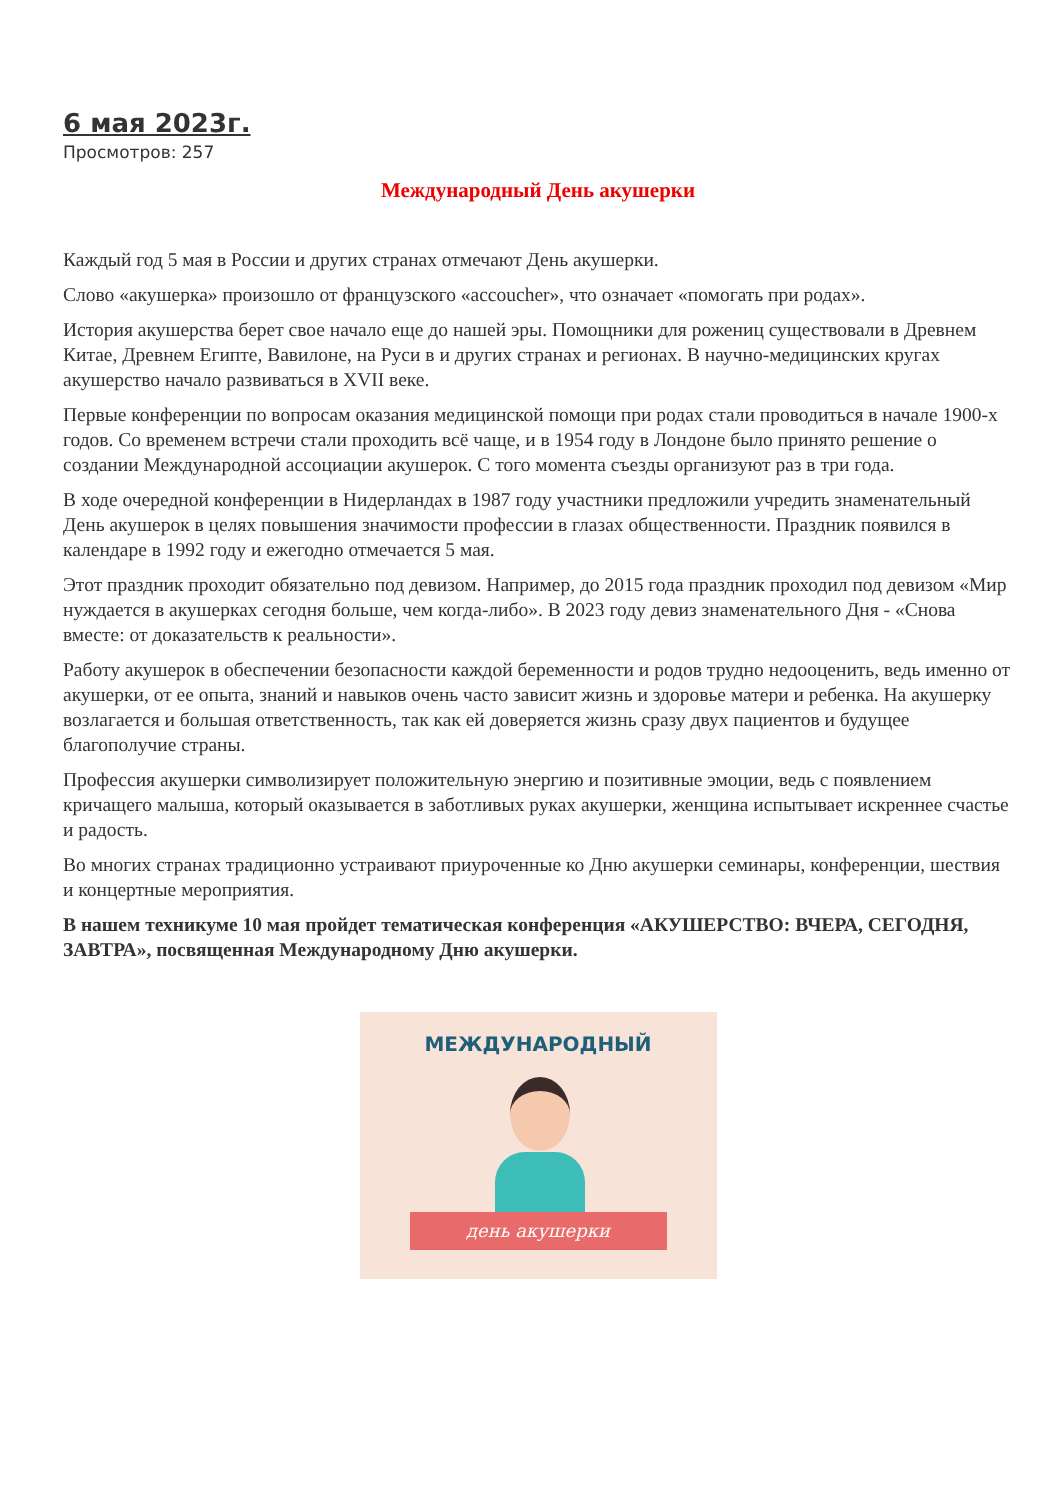6 мая 2023г.
Просмотров: 257
Международный День акушерки
Каждый год 5 мая в России и других странах отмечают День акушерки.
Слово «акушерка» произошло от французского «accoucher», что означает «помогать при родах».
История акушерства берет свое начало еще до нашей эры. Помощники для рожениц существовали в Древнем Китае, Древнем Египте, Вавилоне, на Руси в и других странах и регионах. В научно-медицинских кругах акушерство начало развиваться в XVII веке.
Первые конференции по вопросам оказания медицинской помощи при родах стали проводиться в начале 1900-х годов. Со временем встречи стали проходить всё чаще, и в 1954 году в Лондоне было принято решение о создании Международной ассоциации акушерок. С того момента съезды организуют раз в три года.
В ходе очередной конференции в Нидерландах в 1987 году участники предложили учредить знаменательный День акушерок в целях повышения значимости профессии в глазах общественности. Праздник появился в календаре в 1992 году и ежегодно отмечается 5 мая.
Этот праздник проходит обязательно под девизом. Например, до 2015 года праздник проходил под девизом «Мир нуждается в акушерках сегодня больше, чем когда-либо». В 2023 году девиз знаменательного Дня - «Снова вместе: от доказательств к реальности».
Работу акушерок в обеспечении безопасности каждой беременности и родов трудно недооценить, ведь именно от акушерки, от ее опыта, знаний и навыков очень часто зависит жизнь и здоровье матери и ребенка. На акушерку возлагается и большая ответственность, так как ей доверяется жизнь сразу двух пациентов и будущее благополучие страны.
Профессия акушерки символизирует положительную энергию и позитивные эмоции, ведь с появлением кричащего малыша, который оказывается в заботливых руках акушерки, женщина испытывает искреннее счастье и радость.
Во многих странах традиционно устраивают приуроченные ко Дню акушерки семинары, конференции, шествия и концертные мероприятия.
В нашем техникуме 10 мая пройдет тематическая конференция «АКУШЕРСТВО: ВЧЕРА, СЕГОДНЯ, ЗАВТРА», посвященная Международному Дню акушерки.
МЕЖДУНАРОДНЫЙ
день акушерки